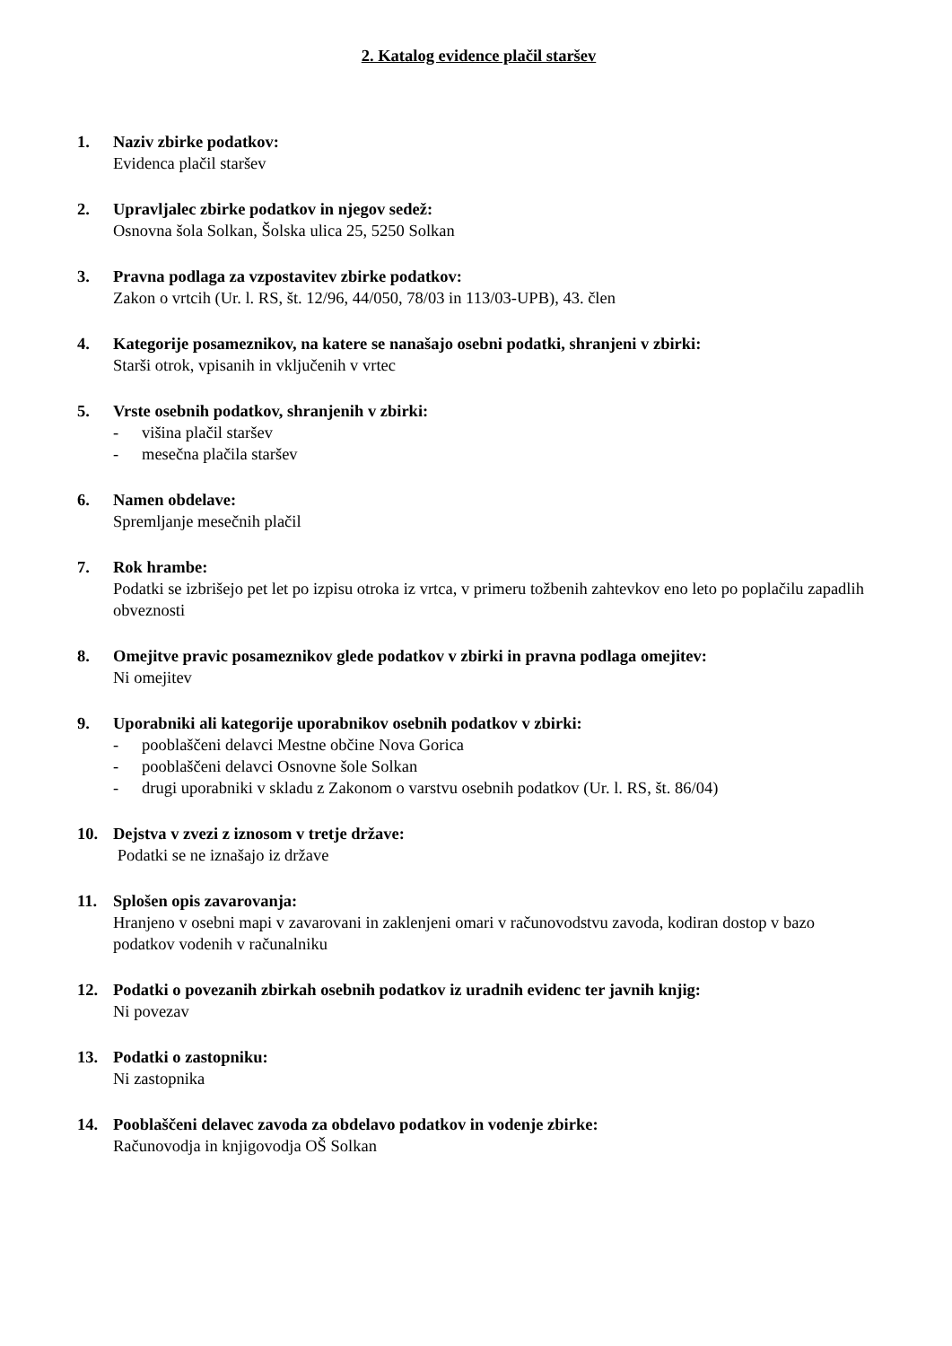2. Katalog evidence plačil staršev
1. Naziv zbirke podatkov:
Evidenca plačil staršev
2. Upravljalec zbirke podatkov in njegov sedež:
Osnovna šola Solkan, Šolska ulica 25, 5250 Solkan
3. Pravna podlaga za vzpostavitev zbirke podatkov:
Zakon o vrtcih (Ur. l. RS, št. 12/96, 44/050, 78/03 in 113/03-UPB), 43. člen
4. Kategorije posameznikov, na katere se nanašajo osebni podatki, shranjeni v zbirki:
Starši otrok, vpisanih in vključenih v vrtec
5. Vrste osebnih podatkov, shranjenih v zbirki:
- višina plačil staršev
- mesečna plačila staršev
6. Namen obdelave:
Spremljanje mesečnih plačil
7. Rok hrambe:
Podatki se izbrišejo pet let po izpisu otroka iz vrtca, v primeru tožbenih zahtevkov eno leto po poplačilu zapadlih obveznosti
8. Omejitve pravic posameznikov glede podatkov v zbirki in pravna podlaga omejitev:
Ni omejitev
9. Uporabniki ali kategorije uporabnikov osebnih podatkov v zbirki:
- pooblaščeni delavci Mestne občine Nova Gorica
- pooblaščeni delavci Osnovne šole Solkan
- drugi uporabniki v skladu z Zakonom o varstvu osebnih podatkov (Ur. l. RS, št. 86/04)
10. Dejstva v zvezi z iznosom v tretje države:
Podatki se ne iznašajo iz države
11. Splošen opis zavarovanja:
Hranjeno v osebni mapi v zavarovani in zaklenjeni omari v računovodstvu zavoda, kodiran dostop v bazo podatkov vodenih v računalniku
12. Podatki o povezanih zbirkah osebnih podatkov iz uradnih evidenc ter javnih knjig:
Ni povezav
13. Podatki o zastopniku:
Ni zastopnika
14. Pooblaščeni delavec zavoda za obdelavo podatkov in vodenje zbirke:
Računovodja in knjigovodja OŠ Solkan